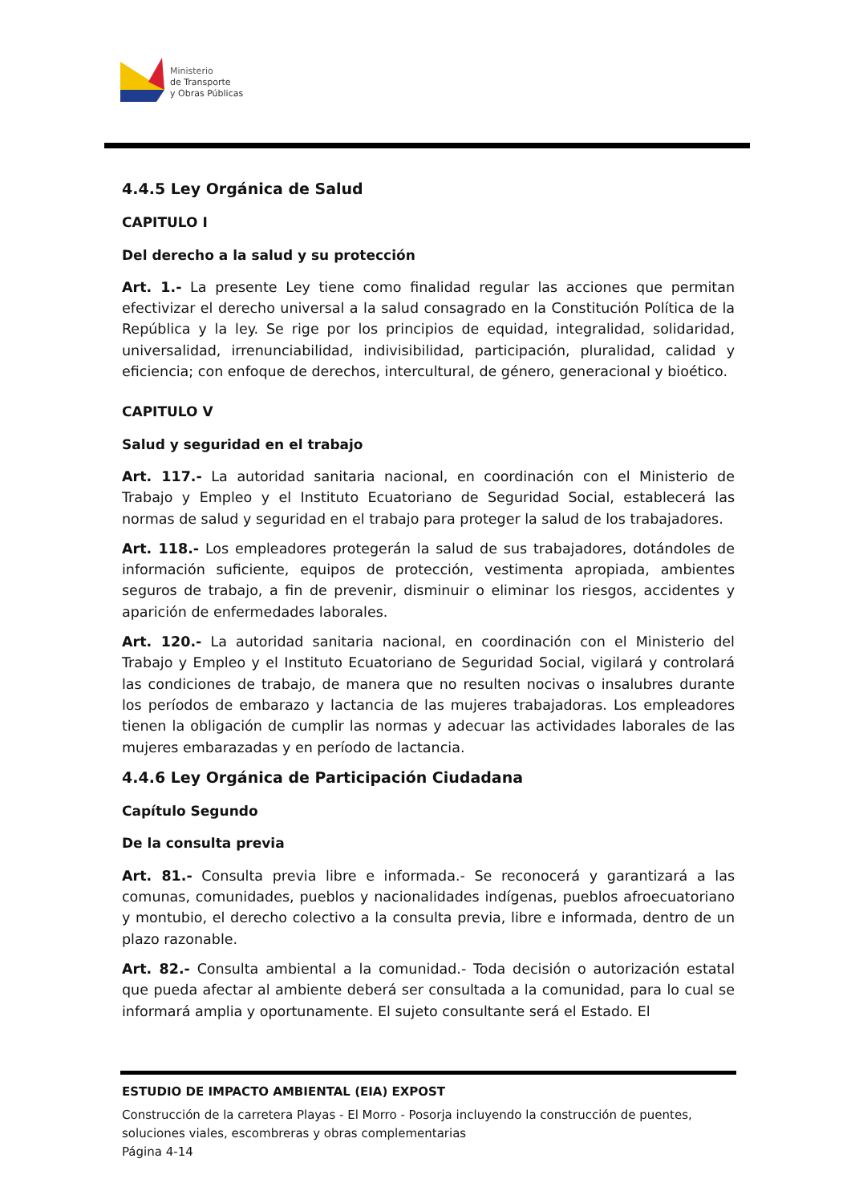Ministerio
de Transporte
y Obras Públicas
4.4.5 Ley Orgánica de Salud
CAPITULO I
Del derecho a la salud y su protección
Art. 1.- La presente Ley tiene como finalidad regular las acciones que permitan efectivizar el derecho universal a la salud consagrado en la Constitución Política de la República y la ley. Se rige por los principios de equidad, integralidad, solidaridad, universalidad, irrenunciabilidad, indivisibilidad, participación, pluralidad, calidad y eficiencia; con enfoque de derechos, intercultural, de género, generacional y bioético.
CAPITULO V
Salud y seguridad en el trabajo
Art. 117.- La autoridad sanitaria nacional, en coordinación con el Ministerio de Trabajo y Empleo y el Instituto Ecuatoriano de Seguridad Social, establecerá las normas de salud y seguridad en el trabajo para proteger la salud de los trabajadores.
Art. 118.- Los empleadores protegerán la salud de sus trabajadores, dotándoles de información suficiente, equipos de protección, vestimenta apropiada, ambientes seguros de trabajo, a fin de prevenir, disminuir o eliminar los riesgos, accidentes y aparición de enfermedades laborales.
Art. 120.- La autoridad sanitaria nacional, en coordinación con el Ministerio del Trabajo y Empleo y el Instituto Ecuatoriano de Seguridad Social, vigilará y controlará las condiciones de trabajo, de manera que no resulten nocivas o insalubres durante los períodos de embarazo y lactancia de las mujeres trabajadoras. Los empleadores tienen la obligación de cumplir las normas y adecuar las actividades laborales de las mujeres embarazadas y en período de lactancia.
4.4.6 Ley Orgánica de Participación Ciudadana
Capítulo Segundo
De la consulta previa
Art. 81.- Consulta previa libre e informada.- Se reconocerá y garantizará a las comunas, comunidades, pueblos y nacionalidades indígenas, pueblos afroecuatoriano y montubio, el derecho colectivo a la consulta previa, libre e informada, dentro de un plazo razonable.
Art. 82.- Consulta ambiental a la comunidad.- Toda decisión o autorización estatal que pueda afectar al ambiente deberá ser consultada a la comunidad, para lo cual se informará amplia y oportunamente. El sujeto consultante será el Estado. El
ESTUDIO DE IMPACTO AMBIENTAL (EIA) EXPOST
Construcción de la carretera Playas - El Morro - Posorja incluyendo la construcción de puentes, soluciones viales, escombreras y obras complementarias
Página 4-14